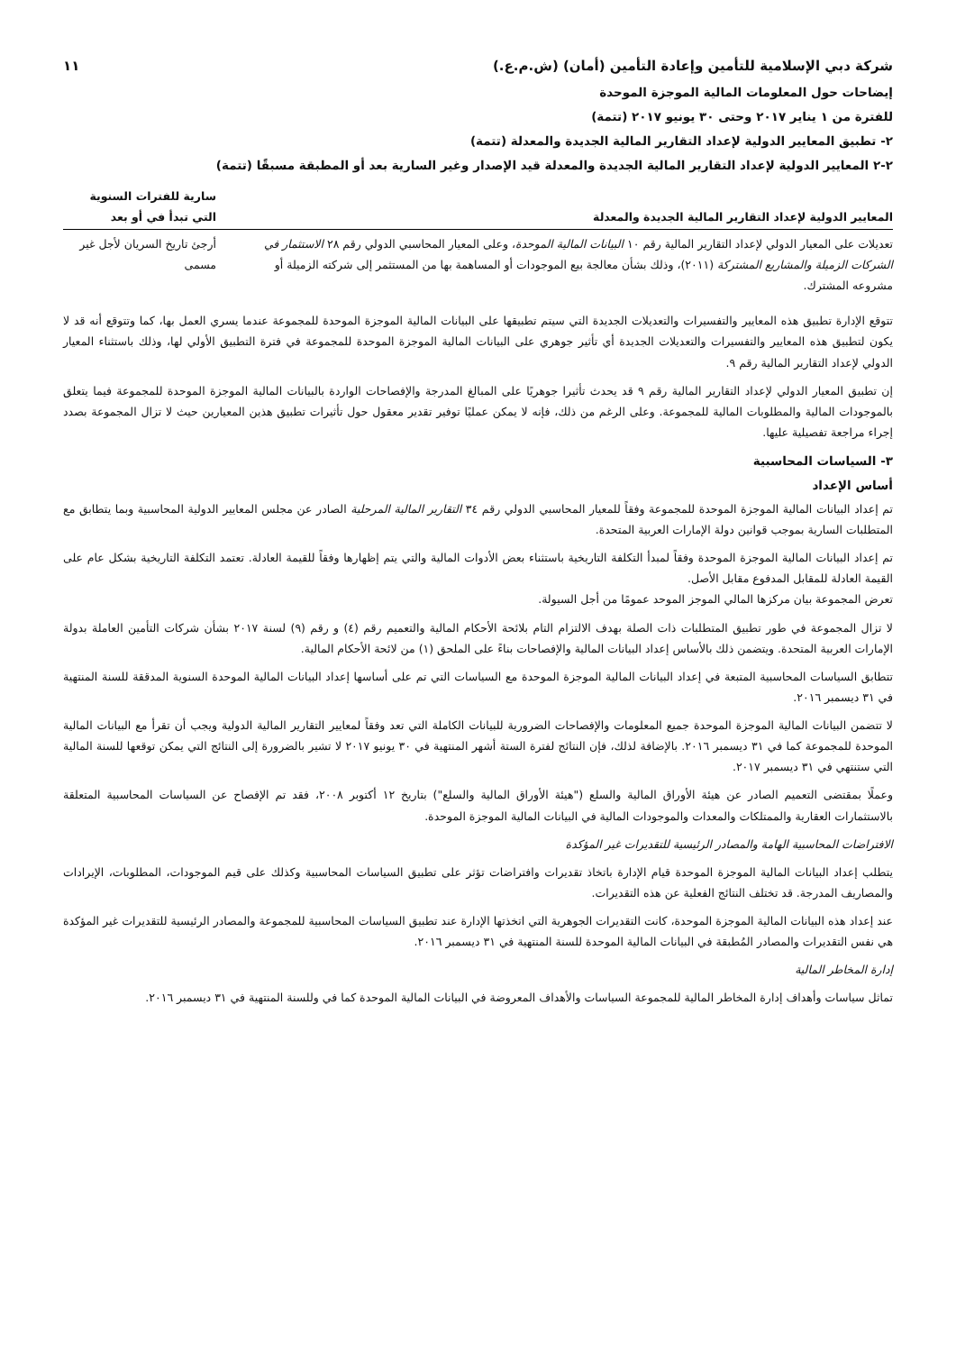شركة دبي الإسلامية للتأمين وإعادة التأمين (أمان) (ش.م.ع.) ١١
إيضاحات حول المعلومات المالية الموجزة الموحدة
للفترة من ١ يناير ٢٠١٧ وحتى ٣٠ يونيو ٢٠١٧ (تتمة)
٢- تطبيق المعايير الدولية لإعداد التقارير المالية الجديدة والمعدلة (تتمة)
٢-٢ المعايير الدولية لإعداد التقارير المالية الجديدة والمعدلة قيد الإصدار وغير السارية بعد أو المطبقة مسبقًا (تتمة)
| المعايير الدولية لإعداد التقارير المالية الجديدة والمعدلة | سارية للفترات السنوية التي تبدأ في أو بعد |
| --- | --- |
| تعديلات على المعيار الدولي لإعداد التقارير المالية رقم ١٠ البيانات المالية الموحدة ، وعلى المعيار المحاسبي الدولي رقم ٢٨ الاستثمار في الشركات الزميلة والمشاريع المشتركة (٢٠١١)، وذلك بشأن معالجة بيع الموجودات أو المساهمة بها من المستثمر إلى شركته الزميلة أو مشروعه المشترك. | أرجئ تاريخ السريان لأجل غير مسمى |
تتوقع الإدارة تطبيق هذه المعايير والتفسيرات والتعديلات الجديدة التي سيتم تطبيقها على البيانات المالية الموجزة الموحدة للمجموعة عندما يسري العمل بها، كما وتتوقع أنه قد لا يكون لتطبيق هذه المعايير والتفسيرات والتعديلات الجديدة أي تأثير جوهري على البيانات المالية الموجزة الموحدة للمجموعة في فترة التطبيق الأولي لها، وذلك باستثناء المعيار الدولي لإعداد التقارير المالية رقم ٩.
إن تطبيق المعيار الدولي لإعداد التقارير المالية رقم ٩ قد يحدث تأثيرا جوهريًا على المبالغ المدرجة والإفصاحات الواردة بالبيانات المالية الموجزة الموحدة للمجموعة فيما يتعلق بالموجودات المالية والمطلوبات المالية للمجموعة. وعلى الرغم من ذلك، فإنه لا يمكن عمليًا توفير تقدير معقول حول تأثيرات تطبيق هذين المعيارين حيث لا تزال المجموعة بصدد إجراء مراجعة تفصيلية عليها.
٣- السياسات المحاسبية
أساس الإعداد
تم إعداد البيانات المالية الموجزة الموحدة للمجموعة وفقاً للمعيار المحاسبي الدولي رقم ٣٤ التقارير المالية المرحلية الصادر عن مجلس المعايير الدولية المحاسبية وبما يتطابق مع المتطلبات السارية بموجب قوانين دولة الإمارات العربية المتحدة.
تم إعداد البيانات المالية الموجزة الموحدة وفقاً لمبدأ التكلفة التاريخية باستثناء بعض الأدوات المالية والتي يتم إظهارها وفقاً للقيمة العادلة. تعتمد التكلفة التاريخية بشكل عام على القيمة العادلة للمقابل المدفوع مقابل الأصل.
تعرض المجموعة بيان مركزها المالي الموجز الموحد عمومًا من أجل السيولة.
لا تزال المجموعة في طور تطبيق المتطلبات ذات الصلة بهدف الالتزام التام بلائحة الأحكام المالية والتعميم رقم (٤) و رقم (٩) لسنة ٢٠١٧ بشأن شركات التأمين العاملة بدولة الإمارات العربية المتحدة. ويتضمن ذلك بالأساس إعداد البيانات المالية والإفصاحات بناءً على الملحق (١) من لائحة الأحكام المالية.
تتطابق السياسات المحاسبية المتبعة في إعداد البيانات المالية الموجزة الموحدة مع السياسات التي تم على أساسها إعداد البيانات المالية الموحدة السنوية المدققة للسنة المنتهية في ٣١ ديسمبر ٢٠١٦.
لا تتضمن البيانات المالية الموجزة الموحدة جميع المعلومات والإفصاحات الضرورية للبيانات الكاملة التي تعد وفقاً لمعايير التقارير المالية الدولية ويجب أن تقرأ مع البيانات المالية الموحدة للمجموعة كما في ٣١ ديسمبر ٢٠١٦. بالإضافة لذلك، فإن النتائج لفترة الستة أشهر المنتهية في ٣٠ يونيو ٢٠١٧ لا تشير بالضرورة إلى النتائج التي يمكن توقعها للسنة المالية التي ستنتهي في ٣١ ديسمبر ٢٠١٧.
وعملًا بمقتضى التعميم الصادر عن هيئة الأوراق المالية والسلع ("هيئة الأوراق المالية والسلع") بتاريخ ١٢ أكتوبر ٢٠٠٨، فقد تم الإفصاح عن السياسات المحاسبية المتعلقة بالاستثمارات العقارية والممتلكات والمعدات والموجودات المالية في البيانات المالية الموجزة الموحدة.
الافتراضات المحاسبية الهامة والمصادر الرئيسية للتقديرات غير المؤكدة
يتطلب إعداد البيانات المالية الموجزة الموحدة قيام الإدارة باتخاذ تقديرات وافتراضات تؤثر على تطبيق السياسات المحاسبية وكذلك على قيم الموجودات، المطلوبات، الإيرادات والمصاريف المدرجة. قد تختلف النتائج الفعلية عن هذه التقديرات.
عند إعداد هذه البيانات المالية الموجزة الموحدة، كانت التقديرات الجوهرية التي اتخذتها الإدارة عند تطبيق السياسات المحاسبية للمجموعة والمصادر الرئيسية للتقديرات غير المؤكدة هي نفس التقديرات والمصادر المُطبقة في البيانات المالية الموحدة للسنة المنتهية في ٣١ ديسمبر ٢٠١٦.
إدارة المخاطر المالية
تماثل سياسات وأهداف إدارة المخاطر المالية للمجموعة السياسات والأهداف المعروضة في البيانات المالية الموحدة كما في وللسنة المنتهية في ٣١ ديسمبر ٢٠١٦.